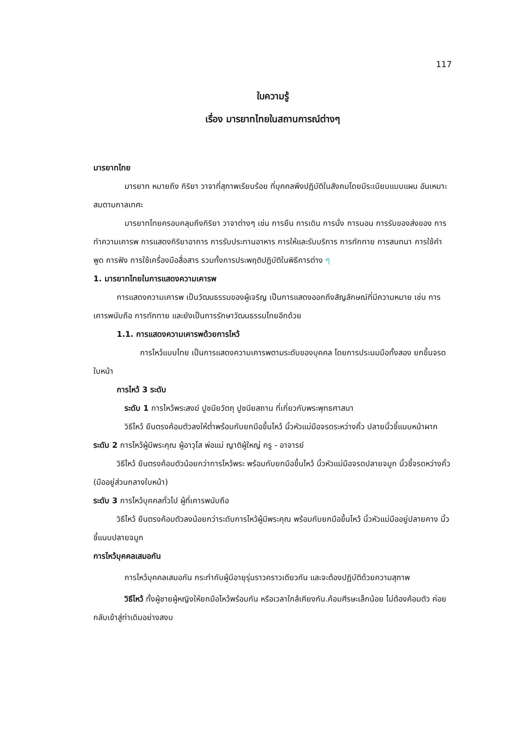117
ใบความรู้
เรื่อง มารยาทไทยในสถานการณ์ต่างๆ
มารยาทไทย
มารยาท หมายถึง กิริยา วาจาที่สุภาพเรียบร้อย ที่บุคคลพึงปฏิบัติในสังคมโดยมีระเบียบแบบแผน อันเหมาะสมตามกาลเทศะ
มารยาทไทยครอบคลุมถึงกิริยา วาจาต่างๆ เช่น การยืน การเดิน การนั่ง การนอน การรับของส่งของ การทำความเคารพ การแสดงกิริยาอาการ การรับประทานอาหาร การให้และรับบริการ การทักทาย การสนทนา การใช้คำพูด การฟัง การใช้เครื่องมือสื่อสาร รวมทั้งการประพฤติปฏิบัติในพิธีการต่าง ๆ
1. มารยาทไทยในการแสดงความเคารพ
การแสดงความเคารพ เป็นวัฒนธรรมของผู้เจริญ เป็นการแสดงออกถึงสัญลักษณ์ที่มีความหมาย เช่น การเคารพนับถือ การทักทาย และยังเป็นการรักษาวัฒนธรรมไทยอีกด้วย
1.1. การแสดงความเคารพด้วยการไหว้
การไหว้แบบไทย เป็นการแสดงความเคารพตามระดับของบุคคล โดยการประนมมือทั้งสอง ยกขึ้นจรดใบหน้า
การไหว้ 3 ระดับ
ระดับ 1 การไหว้พระสงฆ์ ปูชนียวัตถุ ปูชนียสถาน ที่เกี่ยวกับพระพุทธศาสนา
วิธีไหว้ ยืนตรงค้อมตัวลงให้ต่ำพร้อมกับยกมือขึ้นไหว้ นิ้วหัวแม่มือจรดระหว่างคิ้ว ปลายนิ้วชี้แนบหน้าผาก
ระดับ 2 การไหว้ผู้มีพระคุณ ผู้อาวุโส พ่อแม่ ญาติผู้ใหญ่ ครู - อาจารย์
วิธีไหว้ ยืนตรงค้อมตัวน้อยกว่าการไหว้พระ พร้อมกับยกมือขึ้นไหว้ นิ้วหัวแม่มือจรดปลายจมูก นิ้วชี้จรดหว่างคิ้ว (มืออยู่ส่วนกลางใบหน้า)
ระดับ 3 การไหว้บุคคลทั่วไป ผู้ที่เคารพนับถือ
วิธีไหว้ ยืนตรงค้อมตัวลงน้อยกว่าระดับการไหว้ผู้มีพระคุณ พร้อมกับยกมือขึ้นไหว้ นิ้วหัวแม่มืออยู่ปลายคาง นิ้วชี้แนบปลายจมูก
การไหว้บุคคลเสมอกัน
การไหว้บุคคลเสมอกัน กระทำกับผู้มีอายุรุ่นราวคราวเดียวกัน และจะต้องปฏิบัติด้วยความสุภาพ
วิธีไหว้ ทั้งผู้ชายผู้หญิงให้ยกมือไหว้พร้อมกัน หรือเวลาใกล้เคียงกัน.ค้อมศีรษะเล็กน้อย ไม่ต้องค้อมตัว ค่อยกลับเข้าสู่ท่าเดิมอย่างสงบ